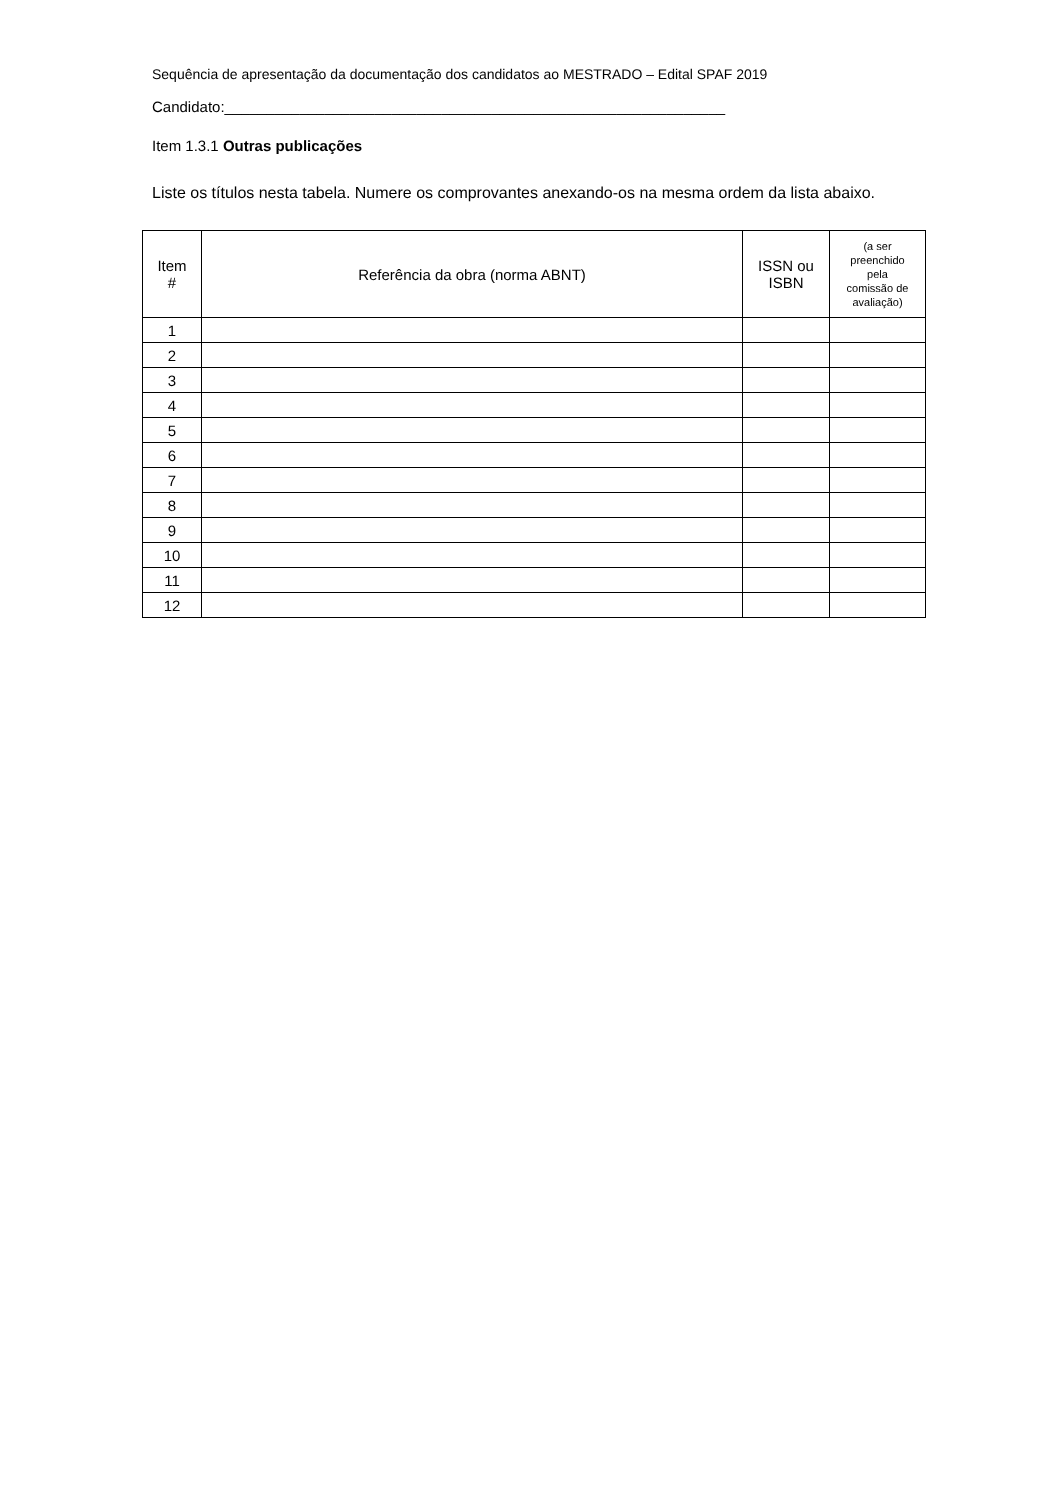Sequência de apresentação da documentação dos candidatos ao MESTRADO – Edital SPAF 2019
Candidato:____________________________________________________________
Item 1.3.1 Outras publicações
Liste os títulos nesta tabela. Numere os comprovantes anexando-os na mesma ordem da lista abaixo.
| Item # | Referência da obra (norma ABNT) | ISSN ou ISBN | (a ser preenchido pela comissão de avaliação) |
| --- | --- | --- | --- |
| 1 | | | |
| 2 | | | |
| 3 | | | |
| 4 | | | |
| 5 | | | |
| 6 | | | |
| 7 | | | |
| 8 | | | |
| 9 | | | |
| 10 | | | |
| 11 | | | |
| 12 | | | |